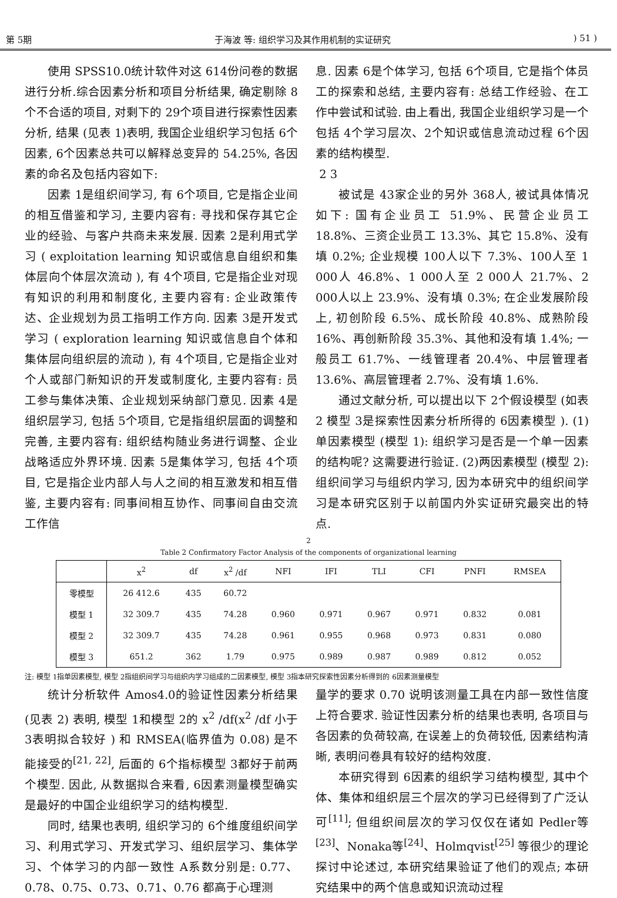第 5期 于海波 等: 组织学习及其作用机制的实证研究) 51 )
使用 SPSS10.0统计软件对这 614份问卷的数据进行分析.综合因素分析和项目分析结果, 确定剔除 8个不合适的项目, 对剩下的 29个项目进行探索性因素分析, 结果 (见表 1)表明, 我国企业组织学习包括 6个因素, 6个因素总共可以解释总变异的 54.25%, 各因素的命名及包括内容如下:
因素 1是组织间学习, 有 6个项目, 它是指企业间的相互借鉴和学习, 主要内容有: 寻找和保存其它企业的经验、与客户共商未来发展. 因素 2是利用式学习 ( exploitation learning 知识或信息自组织和集体层向个体层次流动 ), 有 4个项目, 它是指企业对现有知识的利用和制度化, 主要内容有: 企业政策传达、企业规划为员工指明工作方向. 因素 3是开发式学习 ( exploration learning 知识或信息自个体和集体层向组织层的流动 ), 有 4个项目, 它是指企业对个人或部门新知识的开发或制度化, 主要内容有: 员工参与集体决策、企业规划采纳部门意见. 因素 4是组织层学习, 包括 5个项目, 它是指组织层面的调整和完善, 主要内容有: 组织结构随业务进行调整、企业战略适应外界环境. 因素 5是集体学习, 包括 4个项目, 它是指企业内部人与人之间的相互激发和相互借鉴, 主要内容有: 同事间相互协作、同事间自由交流工作信
息. 因素 6是个体学习, 包括 6个项目, 它是指个体员工的探索和总结, 主要内容有: 总结工作经验、在工作中尝试和试验. 由上看出, 我国企业组织学习是一个包括 4个学习层次、2个知识或信息流动过程 6个因素的结构模型.
2 3
被试是 43家企业的另外 368人, 被试具体情况如下: 国有企业员工 51.9%、民营企业员工 18.8%、三资企业员工 13.3%、其它 15.8%、没有填 0.2%; 企业规模 100人以下 7.3%、100人至 1 000人 46.8%、1 000人至 2 000人 21.7%、2 000人以上 23.9%、没有填 0.3%; 在企业发展阶段上, 初创阶段 6.5%、成长阶段 40.8%、成熟阶段 16%、再创新阶段 35.3%、其他和没有填 1.4%; 一般员工 61.7%、一线管理者 20.4%、中层管理者 13.6%、高层管理者 2.7%、没有填 1.6%.
通过文献分析, 可以提出以下 2个假设模型 (如表 2 模型 3是探索性因素分析所得的 6因素模型 ). (1)单因素模型 (模型 1): 组织学习是否是一个单一因素的结构呢? 这需要进行验证. (2)两因素模型 (模型 2): 组织间学习与组织内学习, 因为本研究中的组织间学习是本研究区别于以前国内外实证研究最突出的特点.
2
Table 2 Confirmatory Factor Analysis of the components of organizational learning
| | x<sup>2</sup> | df | x<sup>2</sup> /df | NFI | IFI | TLI | CFI | PNFI | RMSEA |
| --- | --- | --- | --- | --- | --- | --- | --- | --- | --- |
| 零模型 | 26 412.6 | 435 | 60.72 | | | | | | |
| 模型 1 | 32 309.7 | 435 | 74.28 | 0.960 | 0.971 | 0.967 | 0.971 | 0.832 | 0.081 |
| 模型 2 | 32 309.7 | 435 | 74.28 | 0.961 | 0.955 | 0.968 | 0.973 | 0.831 | 0.080 |
| 模型 3 | 651.2 | 362 | 1.79 | 0.975 | 0.989 | 0.987 | 0.989 | 0.812 | 0.052 |
注: 模型 1指单因素模型, 模型 2指组织间学习与组织内学习组成的二因素模型, 模型 3指本研究探索性因素分析得到的 6因素测量模型
统计分析软件 Amos4.0的验证性因素分析结果 (见表 2) 表明, 模型 1和模型 2的 x<sup>2</sup> /df(x<sup>2</sup> /df 小于 3表明拟合较好 ) 和 RMSEA(临界值为 0.08) 是不能接受的<sup>[21, 22]</sup>, 后面的 6个指标模型 3都好于前两个模型. 因此, 从数据拟合来看, 6因素测量模型确实是最好的中国企业组织学习的结构模型.
同时, 结果也表明, 组织学习的 6个维度组织间学习、利用式学习、开发式学习、组织层学习、集体学习、个体学习的内部一致性 A系数分别是: 0.77、0.78、0.75、0.73、0.71、0.76 都高于心理测
量学的要求 0.70 说明该测量工具在内部一致性信度上符合要求. 验证性因素分析的结果也表明, 各项目与各因素的负荷较高, 在误差上的负荷较低, 因素结构清晰, 表明问卷具有较好的结构效度.
本研究得到 6因素的组织学习结构模型, 其中个体、集体和组织层三个层次的学习已经得到了广泛认可<sup>[11]</sup>; 但组织间层次的学习仅仅在诸如 Pedler等<sup>[23]</sup>、Nonaka等<sup>[24]</sup>、Holmqvist<sup>[25]</sup> 等很少的理论探讨中论述过, 本研究结果验证了他们的观点; 本研究结果中的两个信息或知识流动过程